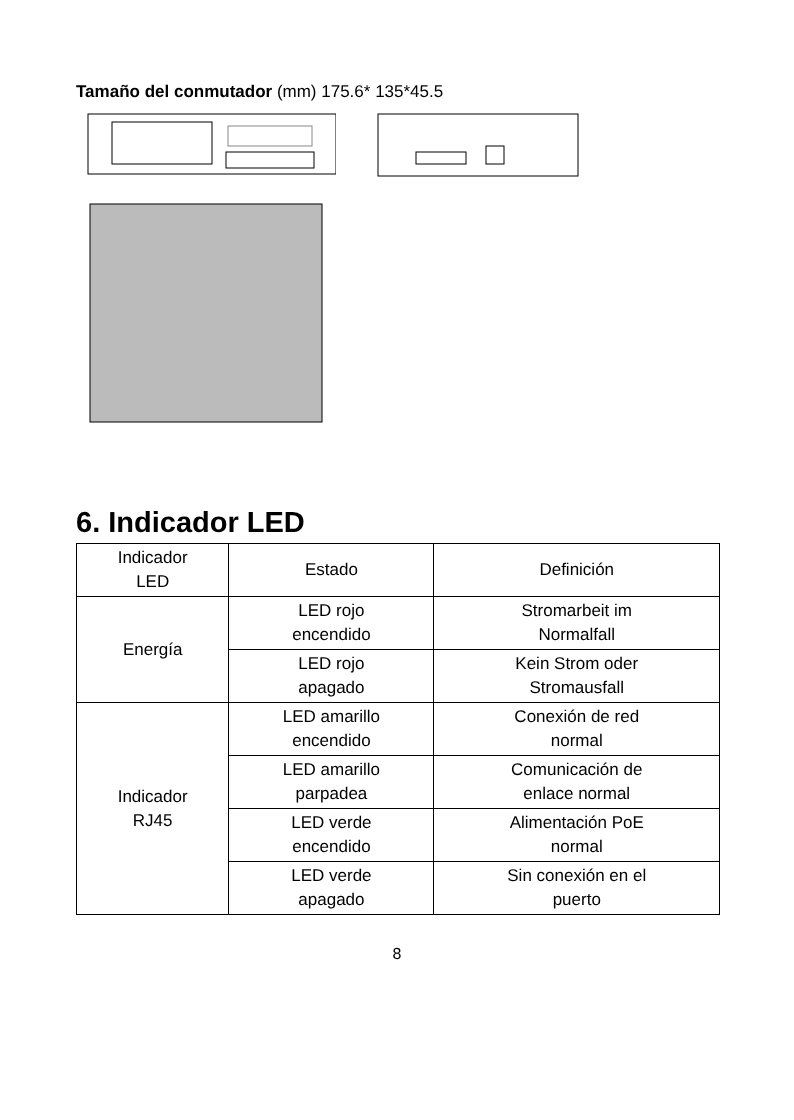Tamaño del conmutador (mm) 175.6* 135*45.5
6. Indicador LED
| Indicador LED | Estado | Definición |
| --- | --- | --- |
| Energía | LED rojo encendido | Stromarbeit im Normalfall |
| | LED rojo apagado | Kein Strom oder Stromausfall |
| Indicador RJ45 | LED amarillo encendido | Conexión de red normal |
| | LED amarillo parpadea | Comunicación de enlace normal |
| | LED verde encendido | Alimentación PoE normal |
| | LED verde apagado | Sin conexión en el puerto |
8